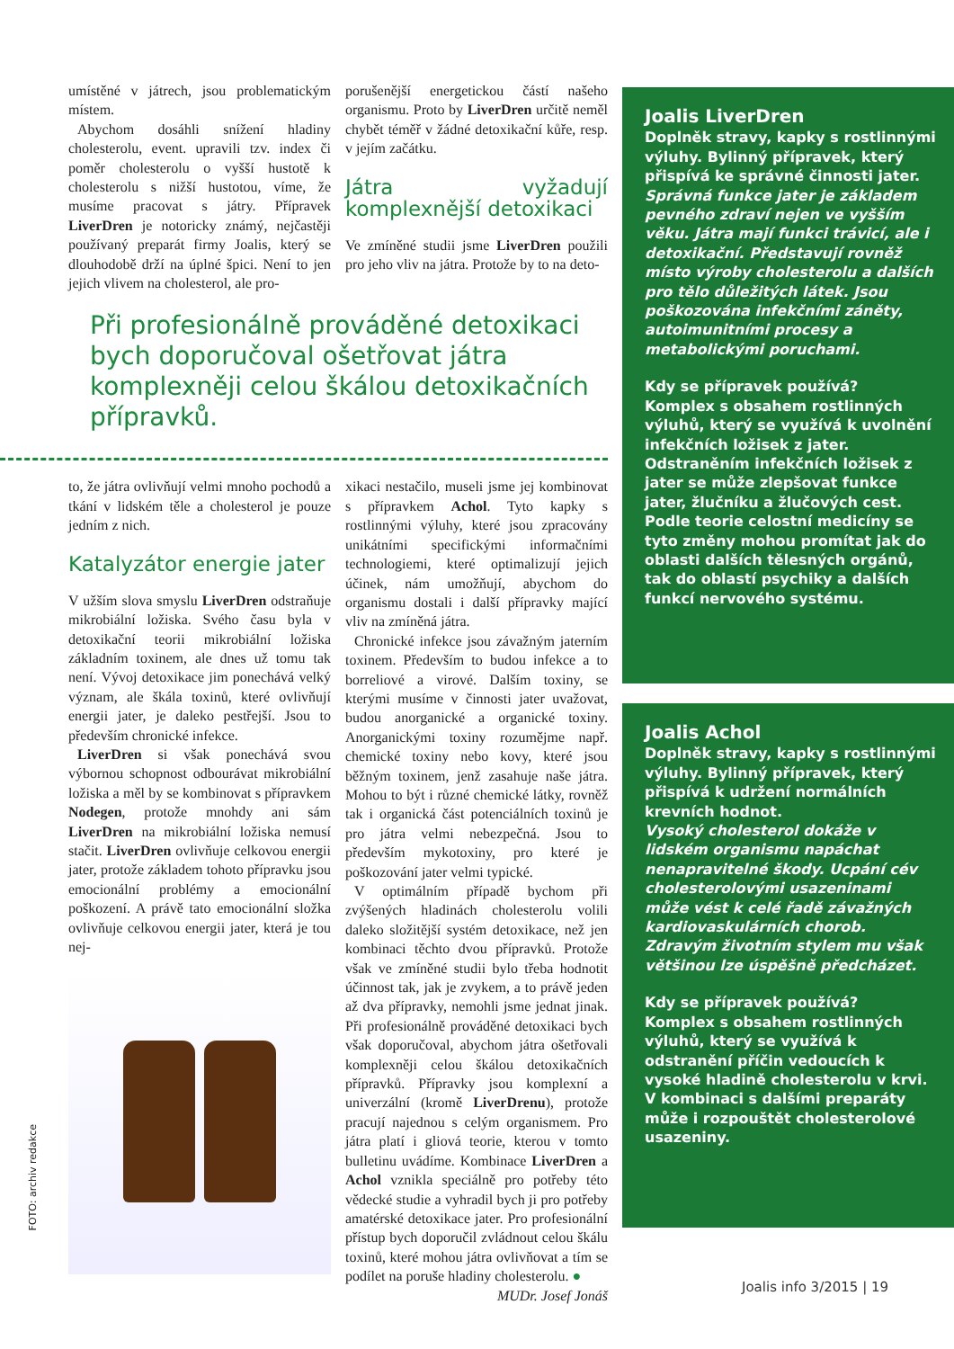umístěné v játrech, jsou problematickým místem.
Abychom dosáhli snížení hladiny cholesterolu, event. upravili tzv. index či poměr cholesterolu o vyšší hustotě k cholesterolu s nižší hustotou, víme, že musíme pracovat s játry. Přípravek LiverDren je notoricky známý, nejčastěji používaný preparát firmy Joalis, který se dlouhodobě drží na úplné špici. Není to jen jejich vlivem na cholesterol, ale pro-
porušenější energetickou částí našeho organismu. Proto by LiverDren určitě neměl chybět téměř v žádné detoxikační kůře, resp. v jejím začátku.
Játra vyžadují komplexnější detoxikaci
Ve zmíněné studii jsme LiverDren použili pro jeho vliv na játra. Protože by to na deto-
Při profesionálně prováděné detoxikaci bych doporučoval ošetřovat játra komplexněji celou škálou detoxikačních přípravků.
to, že játra ovlivňují velmi mnoho pochodů a tkání v lidském těle a cholesterol je pouze jedním z nich.
Katalyzátor energie jater
V užším slova smyslu LiverDren odstraňuje mikrobiální ložiska. Svého času byla v detoxikační teorii mikrobiální ložiska základním toxinem, ale dnes už tomu tak není. Vývoj detoxikace jim ponechává velký význam, ale škála toxinů, které ovlivňují energii jater, je daleko pestřejší. Jsou to především chronické infekce.
LiverDren si však ponechává svou výbornou schopnost odbourávat mikrobiální ložiska a měl by se kombinovat s přípravkem Nodegen, protože mnohdy ani sám LiverDren na mikrobiální ložiska nemusí stačit. LiverDren ovlivňuje celkovou energii jater, protože základem tohoto přípravku jsou emocionální problémy a emocionální poškození. A právě tato emocionální složka ovlivňuje celkovou energii jater, která je tou nej-
xikaci nestačilo, museli jsme jej kombinovat s přípravkem Achol. Tyto kapky s rostlinnými výluhy, které jsou zpracovány unikátními specifickými informačními technologiemi, které optimalizují jejich účinek, nám umožňují, abychom do organismu dostali i další přípravky mající vliv na zmíněná játra.
Chronické infekce jsou závažným jaterním toxinem. Především to budou infekce a to borreliové a virové. Dalším toxiny, se kterými musíme v činnosti jater uvažovat, budou anorganické a organické toxiny. Anorganickými toxiny rozumějme např. chemické toxiny nebo kovy, které jsou běžným toxinem, jenž zasahuje naše játra. Mohou to být i různé chemické látky, rovněž tak i organická část potenciálních toxinů je pro játra velmi nebezpečná. Jsou to především mykotoxiny, pro které je poškozování jater velmi typické.
V optimálním případě bychom při zvýšených hladinách cholesterolu volili daleko složitější systém detoxikace, než jen kombinaci těchto dvou přípravků. Protože však ve zmíněné studii bylo třeba hodnotit účinnost tak, jak je zvykem, a to právě jeden až dva přípravky, nemohli jsme jednat jinak. Při profesionálně prováděné detoxikaci bych však doporučoval, abychom játra ošetřovali komplexněji celou škálou detoxikačních přípravků. Přípravky jsou komplexní a univerzální (kromě LiverDrenu), protože pracují najednou s celým organismem. Pro játra platí i gliová teorie, kterou v tomto bulletinu uvádíme. Kombinace LiverDren a Achol vznikla speciálně pro potřeby této vědecké studie a vyhradil bych ji pro potřeby amatérské detoxikace jater. Pro profesionální přístup bych doporučil zvládnout celou škálu toxinů, které mohou játra ovlivňovat a tím se podílet na poruše hladiny cholesterolu. ●
MUDr. Josef Jonáš
Joalis LiverDren
Doplněk stravy, kapky s rostlinnými výluhy. Bylinný přípravek, který přispívá ke správné činnosti jater.
Správná funkce jater je základem pevného zdraví nejen ve vyšším věku. Játra mají funkci trávicí, ale i detoxikační. Představují rovněž místo výroby cholesterolu a dalších pro tělo důležitých látek. Jsou poškozována infekčními záněty, autoimunitními procesy a metabolickými poruchami.
Kdy se přípravek používá?
Komplex s obsahem rostlinných výluhů, který se využívá k uvolnění infekčních ložisek z jater. Odstraněním infekčních ložisek z jater se může zlepšovat funkce jater, žlučníku a žlučových cest. Podle teorie celostní medicíny se tyto změny mohou promítat jak do oblasti dalších tělesných orgánů, tak do oblastí psychiky a dalších funkcí nervového systému.
Joalis Achol
Doplněk stravy, kapky s rostlinnými výluhy. Bylinný přípravek, který přispívá k udržení normálních krevních hodnot.
Vysoký cholesterol dokáže v lidském organismu napáchat nenapravitelné škody. Ucpání cév cholesterolovými usazeninami může vést k celé řadě závažných kardiovaskulárních chorob. Zdravým životním stylem mu však většinou lze úspěšně předcházet.
Kdy se přípravek používá?
Komplex s obsahem rostlinných výluhů, který se využívá k odstranění příčin vedoucích k vysoké hladině cholesterolu v krvi. V kombinaci s dalšími preparáty může i rozpouštět cholesterolové usazeniny.
FOTO: archiv redakce
Joalis info 3/2015 | 19